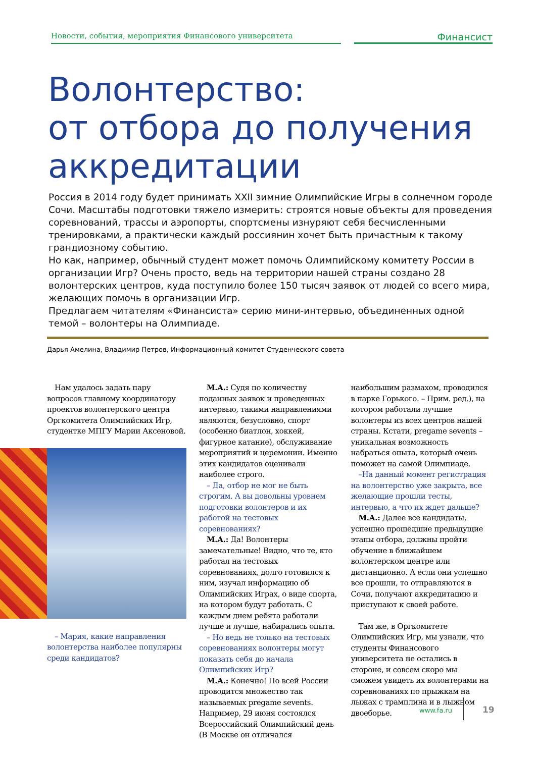Новости, события, мероприятия Финансового университета
Финансист
Волонтерство:
от отбора до получения
аккредитации
Россия в 2014 году будет принимать XXII зимние Олимпийские Игры в солнечном городе Сочи. Масштабы подготовки тяжело измерить: строятся новые объекты для проведения соревнований, трассы и аэропорты, спортсмены изнуряют себя бесчисленными тренировками, а практически каждый россиянин хочет быть причастным к такому грандиозному событию.
Но как, например, обычный студент может помочь Олимпийскому комитету России в организации Игр? Очень просто, ведь на территории нашей страны создано 28 волонтерских центров, куда поступило более 150 тысяч заявок от людей со всего мира, желающих помочь в организации Игр.
Предлагаем читателям «Финансиста» серию мини-интервью, объединенных одной темой – волонтеры на Олимпиаде.
Дарья Амелина, Владимир Петров, Информационный комитет Студенческого совета
Нам удалось задать пару вопросов главному координатору проектов волонтерского центра Оргкомитета Олимпийских Игр, студентке МПГУ Марии Аксеновой.
– Мария, какие направления волонтерства наиболее популярны среди кандидатов?
М.А.: Судя по количеству поданных заявок и проведенных интервью, такими направлениями являются, безусловно, спорт (особенно биатлон, хоккей, фигурное катание), обслуживание мероприятий и церемонии. Именно этих кандидатов оценивали наиболее строго.
– Да, отбор не мог не быть строгим. А вы довольны уровнем подготовки волонтеров и их работой на тестовых соревнованиях?
М.А.: Да! Волонтеры замечательные! Видно, что те, кто работал на тестовых соревнованиях, долго готовился к ним, изучал информацию об Олимпийских Играх, о виде спорта, на котором будут работать. С каждым днем ребята работали лучше и лучше, набирались опыта.
– Но ведь не только на тестовых соревнованиях волонтеры могут показать себя до начала Олимпийских Игр?
М.А.: Конечно! По всей России проводится множество так называемых pregame sevents. Например, 29 июня состоялся Всероссийский Олимпийский день (В Москве он отличался
наибольшим размахом, проводился в парке Горького. – Прим. ред.), на котором работали лучшие волонтеры из всех центров нашей страны. Кстати, pregame sevents – уникальная возможность набраться опыта, который очень поможет на самой Олимпиаде.
–На данный момент регистрация на волонтерство уже закрыта, все желающие прошли тесты, интервью, а что их ждет дальше?
М.А.: Далее все кандидаты, успешно прошедшие предыдущие этапы отбора, должны пройти обучение в ближайшем волонтерском центре или дистанционно. А если они успешно все прошли, то отправляются в Сочи, получают аккредитацию и приступают к своей работе.
Там же, в Оргкомитете Олимпийских Игр, мы узнали, что студенты Финансового университета не остались в стороне, и совсем скоро мы сможем увидеть их волонтерами на соревнованиях по прыжкам на лыжах с трамплина и в лыжном двоеборье.
www.fa.ru 19